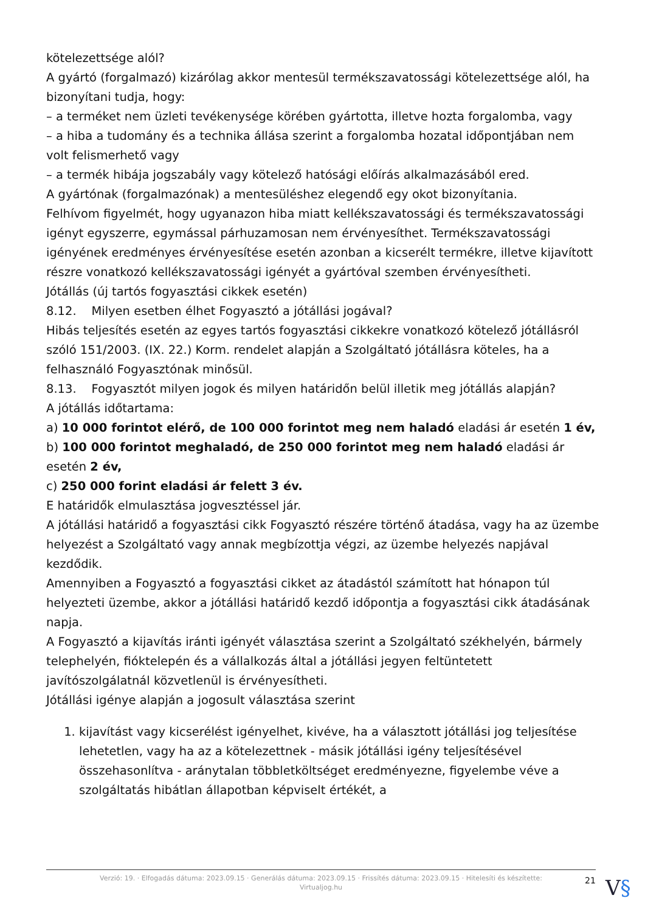kötelezettsége alól?
A gyártó (forgalmazó) kizárólag akkor mentesül termékszavatossági kötelezettsége alól, ha bizonyítani tudja, hogy:
– a terméket nem üzleti tevékenysége körében gyártotta, illetve hozta forgalomba, vagy
– a hiba a tudomány és a technika állása szerint a forgalomba hozatal időpontjában nem volt felismerhető vagy
– a termék hibája jogszabály vagy kötelező hatósági előírás alkalmazásából ered.
A gyártónak (forgalmazónak) a mentesüléshez elegendő egy okot bizonyítania.
Felhívom figyelmét, hogy ugyanazon hiba miatt kellékszavatossági és termékszavatossági igényt egyszerre, egymással párhuzamosan nem érvényesíthet. Termékszavatossági igényének eredményes érvényesítése esetén azonban a kicserélt termékre, illetve kijavított részre vonatkozó kellékszavatossági igényét a gyártóval szemben érvényesítheti.
Jótállás (új tartós fogyasztási cikkek esetén)
8.12. Milyen esetben élhet Fogyasztó a jótállási jogával?
Hibás teljesítés esetén az egyes tartós fogyasztási cikkekre vonatkozó kötelező jótállásról szóló 151/2003. (IX. 22.) Korm. rendelet alapján a Szolgáltató jótállásra köteles, ha a felhasználó Fogyasztónak minősül.
8.13. Fogyasztót milyen jogok és milyen határidőn belül illetik meg jótállás alapján?
A jótállás időtartama:
a) 10 000 forintot elérő, de 100 000 forintot meg nem haladó eladási ár esetén 1 év,
b) 100 000 forintot meghaladó, de 250 000 forintot meg nem haladó eladási ár esetén 2 év,
c) 250 000 forint eladási ár felett 3 év.
E határidők elmulasztása jogvesztéssel jár.
A jótállási határidő a fogyasztási cikk Fogyasztó részére történő átadása, vagy ha az üzembe helyezést a Szolgáltató vagy annak megbízottja végzi, az üzembe helyezés napjával kezdődik.
Amennyiben a Fogyasztó a fogyasztási cikket az átadástól számított hat hónapon túl helyezteti üzembe, akkor a jótállási határidő kezdő időpontja a fogyasztási cikk átadásának napja.
A Fogyasztó a kijavítás iránti igényét választása szerint a Szolgáltató székhelyén, bármely telephelyén, fióktelepén és a vállalkozás által a jótállási jegyen feltüntetett javítószolgálatnál közvetlenül is érvényesítheti.
Jótállási igénye alapján a jogosult választása szerint
1. kijavítást vagy kicserélést igényelhet, kivéve, ha a választott jótállási jog teljesítése lehetetlen, vagy ha az a kötelezettnek - másik jótállási igény teljesítésével összehasonlítva - aránytalan többletköltséget eredményezne, figyelembe véve a szolgáltatás hibátlan állapotban képviselt értékét, a
Verzió: 19. · Elfogadás dátuma: 2023.09.15 · Generálás dátuma: 2023.09.15 · Frissítés dátuma: 2023.09.15 · Hitelesíti és készítette:
Virtualjog.hu
21 V§